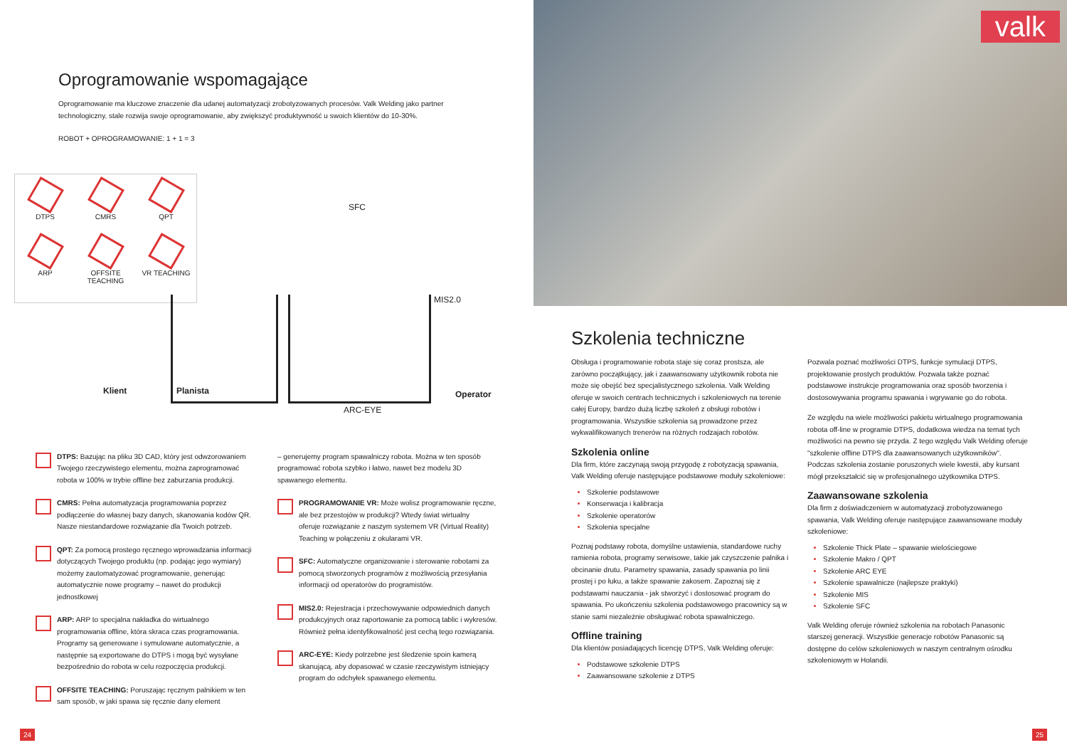Oprogramowanie wspomagające
Oprogramowanie ma kluczowe znaczenie dla udanej automatyzacji zrobotyzowanych procesów. Valk Welding jako partner technologiczny, stale rozwija swoje oprogramowanie, aby zwiększyć produktywność u swoich klientów do 10-30%.
ROBOT + OPROGRAMOWANIE: 1 + 1 = 3
DTPS
CMRS
QPT
ARP
OFFSITE TEACHING
VR TEACHING
SFC
MIS2.0
Klient Planista Operator
ARC-EYE
DTPS: Bazując na pliku 3D CAD, który jest odwzorowaniem Twojego rzeczywistego elementu, można zaprogramować robota w 100% w trybie offline bez zaburzania produkcji.
CMRS: Pełna automatyzacja programowania poprzez podłączenie do własnej bazy danych, skanowania kodów QR. Nasze niestandardowe rozwiązanie dla Twoich potrzeb.
QPT: Za pomocą prostego ręcznego wprowadzania informacji dotyczących Twojego produktu (np. podając jego wymiary) możemy zautomatyzować programowanie, generując automatycznie nowe programy – nawet do produkcji jednostkowej
ARP: ARP to specjalna nakładka do wirtualnego programowania offline, która skraca czas programowania. Programy są generowane i symulowane automatycznie, a następnie są exportowane do DTPS i mogą być wysyłane bezpośrednio do robota w celu rozpoczęcia produkcji.
OFFSITE TEACHING: Poruszając ręcznym palnikiem w ten sam sposób, w jaki spawa się ręcznie dany element
– generujemy program spawalniczy robota. Można w ten sposób programować robota szybko i łatwo, nawet bez modelu 3D spawanego elementu.
PROGRAMOWANIE VR: Może wolisz programowanie ręczne, ale bez przestojów w produkcji? Wtedy świat wirtualny
oferuje rozwiązanie z naszym systemem VR (Virtual Reality) Teaching w połączeniu z okularami VR.
SFC: Automatyczne organizowanie i sterowanie robotami za pomocą stworzonych programów z możliwością przesyłania informacji od operatorów do programistów.
MIS2.0: Rejestracja i przechowywanie odpowiednich danych produkcyjnych oraz raportowanie za pomocą tablic i wykresów. Również pełna identyfikowalność jest cechą tego rozwiązania.
ARC-EYE: Kiedy potrzebne jest śledzenie spoin kamerą skanującą, aby dopasować w czasie rzeczywistym istniejący program do odchyłek spawanego elementu.
24
valk
Szkolenia techniczne
Obsługa i programowanie robota staje się coraz prostsza, ale zarówno początkujący, jak i zaawansowany użytkownik robota nie może się obejść bez specjalistycznego szkolenia. Valk Welding oferuje w swoich centrach technicznych i szkoleniowych na terenie całej Europy, bardzo dużą liczbę szkoleń z obsługi robotów i programowania. Wszystkie szkolenia są prowadzone przez wykwalifikowanych trenerów na różnych rodzajach robotów.
Szkolenia online
Dla firm, które zaczynają swoją przygodę z robotyzacją spawania, Valk Welding oferuje następujące podstawowe moduły szkoleniowe:
Szkolenie podstawowe
Konserwacja i kalibracja
Szkolenie operatorów
Szkolenia specjalne
Poznaj podstawy robota, domyślne ustawienia, standardowe ruchy ramienia robota, programy serwisowe, takie jak czyszczenie palnika i obcinanie drutu. Parametry spawania, zasady spawania po linii prostej i po łuku, a także spawanie zakosem. Zapoznaj się z podstawami nauczania - jak stworzyć i dostosować program do spawania. Po ukończeniu szkolenia podstawowego pracownicy są w stanie sami niezależnie obsługiwać robota spawalniczego.
Offline training
Dla klientów posiadających licencję DTPS, Valk Welding oferuje:
Podstawowe szkolenie DTPS
Zaawansowane szkolenie z DTPS
Pozwala poznać możliwości DTPS, funkcje symulacji DTPS, projektowanie prostych produktów. Pozwala także poznać podstawowe instrukcje programowania oraz sposób tworzenia i dostosowywania programu spawania i wgrywanie go do robota.
Ze względu na wiele możliwości pakietu wirtualnego programowania robota off-line w programie DTPS, dodatkowa wiedza na temat tych możliwości na pewno się przyda. Z tego względu Valk Welding oferuje "szkolenie offline DTPS dla zaawansowanych użytkowników". Podczas szkolenia zostanie poruszonych wiele kwestii, aby kursant mógł przekształcić się w profesjonalnego użytkownika DTPS.
Zaawansowane szkolenia
Dla firm z doświadczeniem w automatyzacji zrobotyzowanego spawania, Valk Welding oferuje następujące zaawansowane moduły szkoleniowe:
Szkolenie Thick Plate – spawanie wielościegowe
Szkolenie Makro / QPT
Szkolenie ARC EYE
Szkolenie spawalnicze (najlepsze praktyki)
Szkolenie MIS
Szkolenie SFC
Valk Welding oferuje również szkolenia na robotach Panasonic starszej generacji. Wszystkie generacje robotów Panasonic są dostępne do celów szkoleniowych w naszym centralnym ośrodku szkoleniowym w Holandii.
25